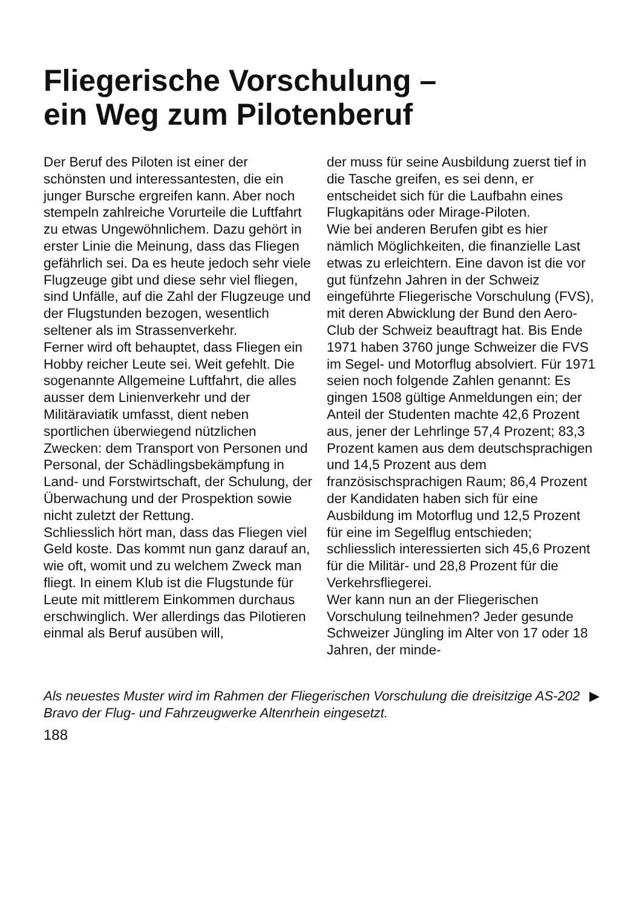Fliegerische Vorschulung –
ein Weg zum Pilotenberuf
Der Beruf des Piloten ist einer der schönsten und interessantesten, die ein junger Bursche ergreifen kann. Aber noch stempeln zahlreiche Vorurteile die Luftfahrt zu etwas Ungewöhnlichem. Dazu gehört in erster Linie die Meinung, dass das Fliegen gefährlich sei. Da es heute jedoch sehr viele Flugzeuge gibt und diese sehr viel fliegen, sind Unfälle, auf die Zahl der Flugzeuge und der Flugstunden bezogen, wesentlich seltener als im Strassenverkehr.
Ferner wird oft behauptet, dass Fliegen ein Hobby reicher Leute sei. Weit gefehlt. Die sogenannte Allgemeine Luftfahrt, die alles ausser dem Linienverkehr und der Militäraviatik umfasst, dient neben sportlichen überwiegend nützlichen Zwecken: dem Transport von Personen und Personal, der Schädlingsbekämpfung in Land- und Forstwirtschaft, der Schulung, der Überwachung und der Prospektion sowie nicht zuletzt der Rettung.
Schliesslich hört man, dass das Fliegen viel Geld koste. Das kommt nun ganz darauf an, wie oft, womit und zu welchem Zweck man fliegt. In einem Klub ist die Flugstunde für Leute mit mittlerem Einkommen durchaus erschwinglich. Wer allerdings das Pilotieren einmal als Beruf ausüben will,
der muss für seine Ausbildung zuerst tief in die Tasche greifen, es sei denn, er entscheidet sich für die Laufbahn eines Flugkapitäns oder Mirage-Piloten.
Wie bei anderen Berufen gibt es hier nämlich Möglichkeiten, die finanzielle Last etwas zu erleichtern. Eine davon ist die vor gut fünfzehn Jahren in der Schweiz eingeführte Fliegerische Vorschulung (FVS), mit deren Abwicklung der Bund den Aero-Club der Schweiz beauftragt hat. Bis Ende 1971 haben 3760 junge Schweizer die FVS im Segel- und Motorflug absolviert. Für 1971 seien noch folgende Zahlen genannt: Es gingen 1508 gültige Anmeldungen ein; der Anteil der Studenten machte 42,6 Prozent aus, jener der Lehrlinge 57,4 Prozent; 83,3 Prozent kamen aus dem deutschsprachigen und 14,5 Prozent aus dem französischsprachigen Raum; 86,4 Prozent der Kandidaten haben sich für eine Ausbildung im Motorflug und 12,5 Prozent für eine im Segelflug entschieden; schliesslich interessierten sich 45,6 Prozent für die Militär- und 28,8 Prozent für die Verkehrsfliegerei.
Wer kann nun an der Fliegerischen Vorschulung teilnehmen? Jeder gesunde Schweizer Jüngling im Alter von 17 oder 18 Jahren, der minde-
Als neuestes Muster wird im Rahmen der Fliegerischen Vorschulung die dreisitzige AS-202 Bravo der Flug- und Fahrzeugwerke Altenrhein eingesetzt.
▶
188